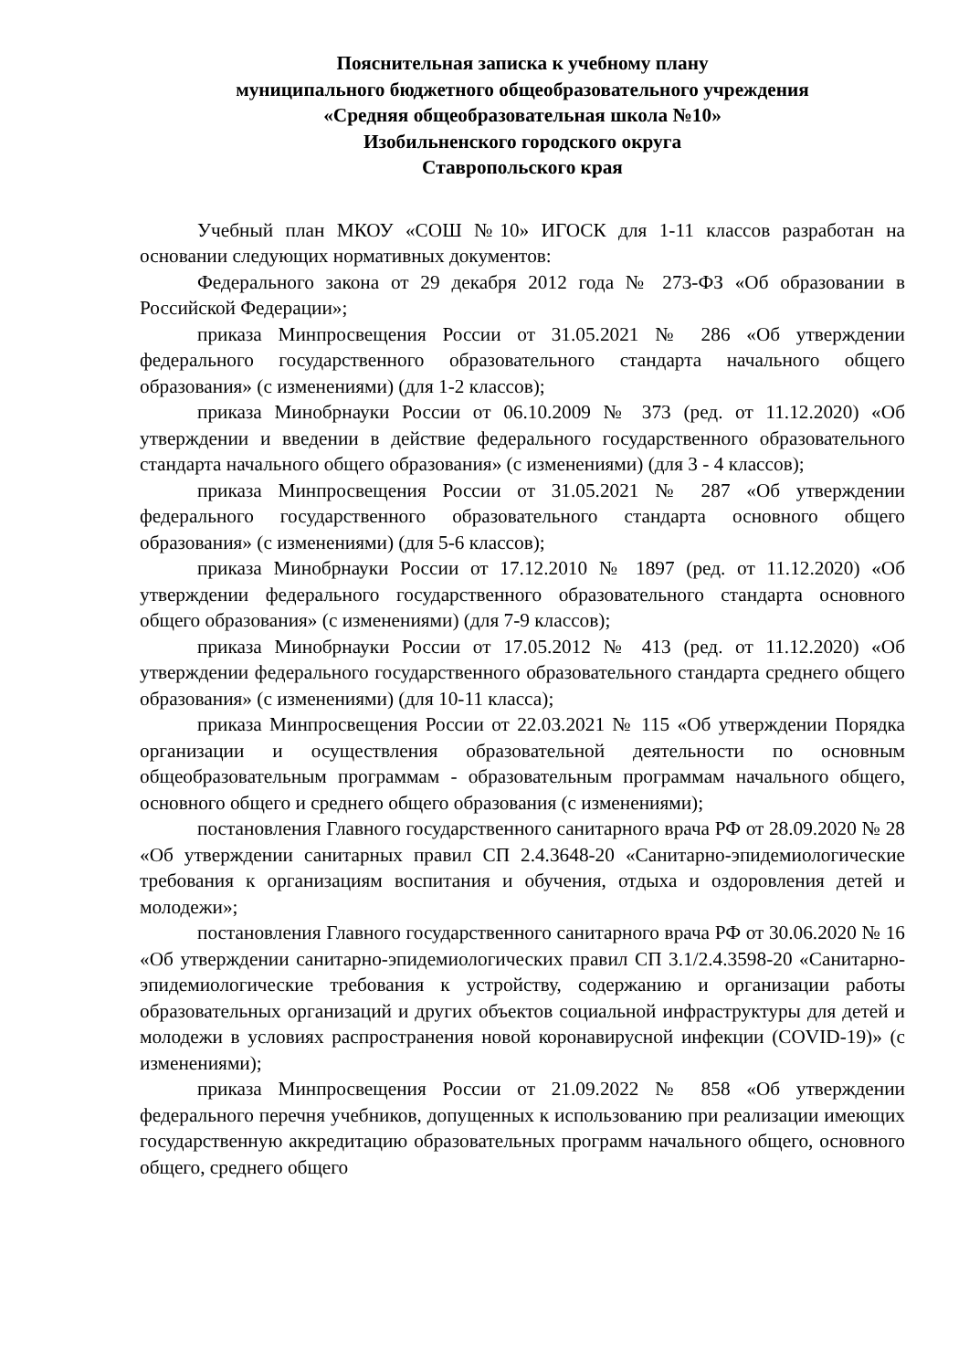Пояснительная записка к учебному плану
муниципального бюджетного общеобразовательного учреждения
«Средняя общеобразовательная школа №10»
Изобильненского городского округа
Ставропольского края
Учебный план МКОУ «СОШ №10» ИГОСК для 1-11 классов разработан на основании следующих нормативных документов:
Федерального закона от 29 декабря 2012 года № 273-ФЗ «Об образовании в Российской Федерации»;
приказа Минпросвещения России от 31.05.2021 № 286 «Об утверждении федерального государственного образовательного стандарта начального общего образования» (с изменениями) (для 1-2 классов);
приказа Минобрнауки России от 06.10.2009 № 373 (ред. от 11.12.2020) «Об утверждении и введении в действие федерального государственного образовательного стандарта начального общего образования» (с изменениями) (для 3 - 4 классов);
приказа Минпросвещения России от 31.05.2021 № 287 «Об утверждении федерального государственного образовательного стандарта основного общего образования» (с изменениями) (для 5-6 классов);
приказа Минобрнауки России от 17.12.2010 № 1897 (ред. от 11.12.2020) «Об утверждении федерального государственного образовательного стандарта основного общего образования» (с изменениями) (для 7-9 классов);
приказа Минобрнауки России от 17.05.2012 № 413 (ред. от 11.12.2020) «Об утверждении федерального государственного образовательного стандарта среднего общего образования» (с изменениями) (для 10-11 класса);
приказа Минпросвещения России от 22.03.2021 № 115 «Об утверждении Порядка организации и осуществления образовательной деятельности по основным общеобразовательным программам - образовательным программам начального общего, основного общего и среднего общего образования (с изменениями);
постановления Главного государственного санитарного врача РФ от 28.09.2020 № 28 «Об утверждении санитарных правил СП 2.4.3648-20 «Санитарно-эпидемиологические требования к организациям воспитания и обучения, отдыха и оздоровления детей и молодежи»;
постановления Главного государственного санитарного врача РФ от 30.06.2020 № 16 «Об утверждении санитарно-эпидемиологических правил СП 3.1/2.4.3598-20 «Санитарно-эпидемиологические требования к устройству, содержанию и организации работы образовательных организаций и других объектов социальной инфраструктуры для детей и молодежи в условиях распространения новой коронавирусной инфекции (COVID-19)» (с изменениями);
приказа Минпросвещения России от 21.09.2022 № 858 «Об утверждении федерального перечня учебников, допущенных к использованию при реализации имеющих государственную аккредитацию образовательных программ начального общего, основного общего, среднего общего